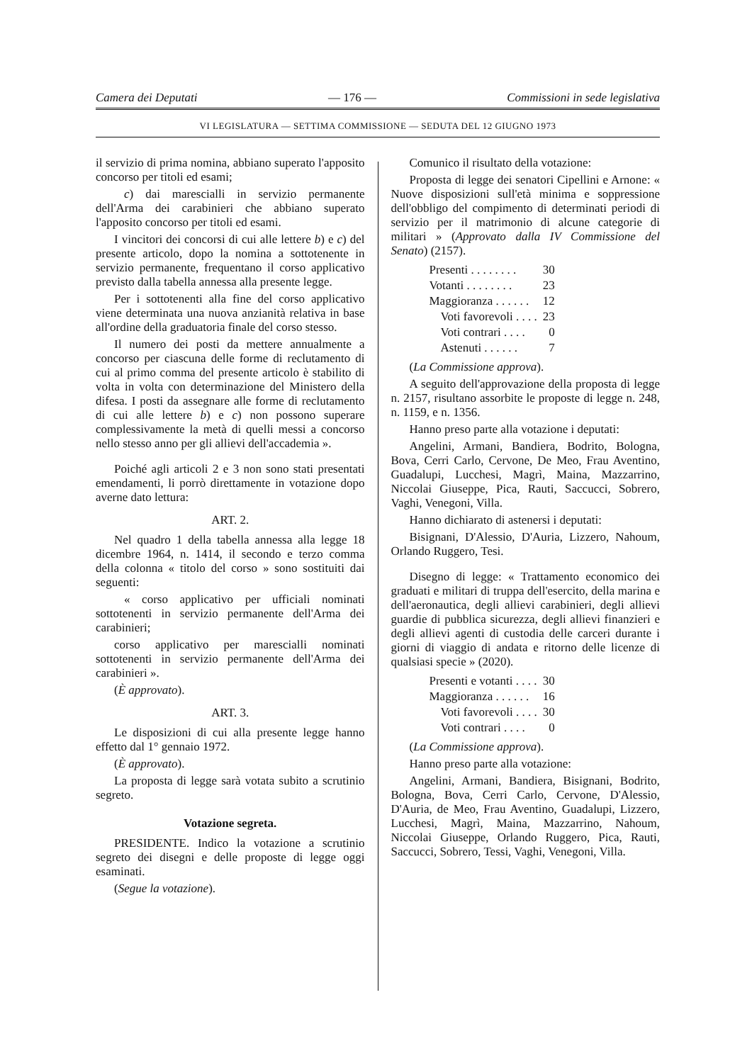Camera dei Deputati — 176 — Commissioni in sede legislativa
VI LEGISLATURA — SETTIMA COMMISSIONE — SEDUTA DEL 12 GIUGNO 1973
il servizio di prima nomina, abbiano superato l'apposito concorso per titoli ed esami;
c) dai marescialli in servizio permanente dell'Arma dei carabinieri che abbiano superato l'apposito concorso per titoli ed esami.
I vincitori dei concorsi di cui alle lettere b) e c) del presente articolo, dopo la nomina a sottotenente in servizio permanente, frequentano il corso applicativo previsto dalla tabella annessa alla presente legge.
Per i sottotenenti alla fine del corso applicativo viene determinata una nuova anzianità relativa in base all'ordine della graduatoria finale del corso stesso.
Il numero dei posti da mettere annualmente a concorso per ciascuna delle forme di reclutamento di cui al primo comma del presente articolo è stabilito di volta in volta con determinazione del Ministero della difesa. I posti da assegnare alle forme di reclutamento di cui alle lettere b) e c) non possono superare complessivamente la metà di quelli messi a concorso nello stesso anno per gli allievi dell'accademia ».
Poiché agli articoli 2 e 3 non sono stati presentati emendamenti, li porrò direttamente in votazione dopo averne dato lettura:
ART. 2.
Nel quadro 1 della tabella annessa alla legge 18 dicembre 1964, n. 1414, il secondo e terzo comma della colonna « titolo del corso » sono sostituiti dai seguenti:
« corso applicativo per ufficiali nominati sottotenenti in servizio permanente dell'Arma dei carabinieri;
corso applicativo per marescialli nominati sottotenenti in servizio permanente dell'Arma dei carabinieri ».
(È approvato).
ART. 3.
Le disposizioni di cui alla presente legge hanno effetto dal 1° gennaio 1972.
(È approvato).
La proposta di legge sarà votata subito a scrutinio segreto.
Votazione segreta.
PRESIDENTE. Indico la votazione a scrutinio segreto dei disegni e delle proposte di legge oggi esaminati.
(Segue la votazione).
Comunico il risultato della votazione:
Proposta di legge dei senatori Cipellini e Arnone: « Nuove disposizioni sull'età minima e soppressione dell'obbligo del compimento di determinati periodi di servizio per il matrimonio di alcune categorie di militari » (Approvato dalla IV Commissione del Senato) (2157).
| Presenti . . . . . . . . | 30 |
| Votanti . . . . . . . . | 23 |
| Maggioranza . . . . . . | 12 |
| Voti favorevoli . . . . | 23 |
| Voti contrari . . . . | 0 |
| Astenuti . . . . . . | 7 |
(La Commissione approva).
A seguito dell'approvazione della proposta di legge n. 2157, risultano assorbite le proposte di legge n. 248, n. 1159, e n. 1356.
Hanno preso parte alla votazione i deputati:
Angelini, Armani, Bandiera, Bodrito, Bologna, Bova, Cerri Carlo, Cervone, De Meo, Frau Aventino, Guadalupi, Lucchesi, Magrì, Maina, Mazzarrino, Niccolai Giuseppe, Pica, Rauti, Saccucci, Sobrero, Vaghi, Venegoni, Villa.
Hanno dichiarato di astenersi i deputati:
Bisignani, D'Alessio, D'Auria, Lizzero, Nahoum, Orlando Ruggero, Tesi.
Disegno di legge: « Trattamento economico dei graduati e militari di truppa dell'esercito, della marina e dell'aeronautica, degli allievi carabinieri, degli allievi guardie di pubblica sicurezza, degli allievi finanzieri e degli allievi agenti di custodia delle carceri durante i giorni di viaggio di andata e ritorno delle licenze di qualsiasi specie » (2020).
| Presenti e votanti . . . . | 30 |
| Maggioranza . . . . . . | 16 |
| Voti favorevoli . . . . | 30 |
| Voti contrari . . . . | 0 |
(La Commissione approva).
Hanno preso parte alla votazione:
Angelini, Armani, Bandiera, Bisignani, Bodrito, Bologna, Bova, Cerri Carlo, Cervone, D'Alessio, D'Auria, de Meo, Frau Aventino, Guadalupi, Lizzero, Lucchesi, Magrì, Maina, Mazzarrino, Nahoum, Niccolai Giuseppe, Orlando Ruggero, Pica, Rauti, Saccucci, Sobrero, Tessi, Vaghi, Venegoni, Villa.